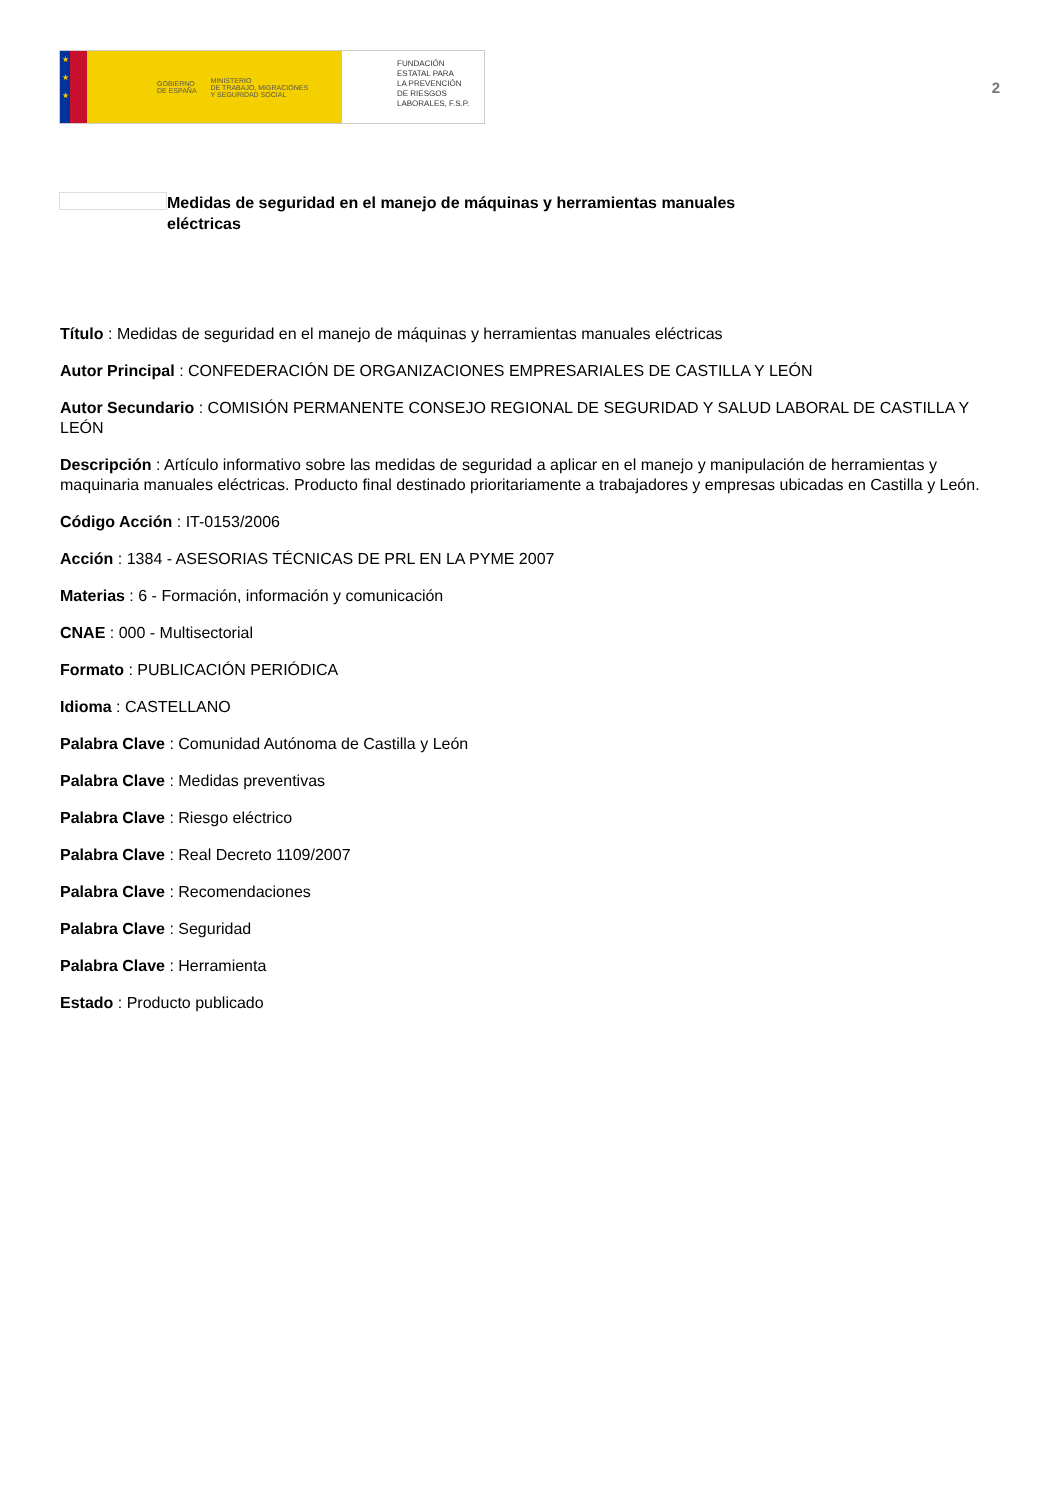★
★
★
GOBIERNO
DE ESPAÑA MINISTERIO
DE TRABAJO, MIGRACIONES
Y SEGURIDAD SOCIAL
FUNDACIÓN
ESTATAL PARA
LA PREVENCIÓN
DE RIESGOS
LABORALES, F.S.P.
2
Medidas de seguridad en el manejo de máquinas y herramientas manuales eléctricas
Título : Medidas de seguridad en el manejo de máquinas y herramientas manuales eléctricas
Autor Principal : CONFEDERACIÓN DE ORGANIZACIONES EMPRESARIALES DE CASTILLA Y LEÓN
Autor Secundario : COMISIÓN PERMANENTE CONSEJO REGIONAL DE SEGURIDAD Y SALUD LABORAL DE CASTILLA Y LEÓN
Descripción : Artículo informativo sobre las medidas de seguridad a aplicar en el manejo y manipulación de herramientas y maquinaria manuales eléctricas. Producto final destinado prioritariamente a trabajadores y empresas ubicadas en Castilla y León.
Código Acción : IT-0153/2006
Acción : 1384 - ASESORIAS TÉCNICAS DE PRL EN LA PYME 2007
Materias : 6 - Formación, información y comunicación
CNAE : 000 - Multisectorial
Formato : PUBLICACIÓN PERIÓDICA
Idioma : CASTELLANO
Palabra Clave : Comunidad Autónoma de Castilla y León
Palabra Clave : Medidas preventivas
Palabra Clave : Riesgo eléctrico
Palabra Clave : Real Decreto 1109/2007
Palabra Clave : Recomendaciones
Palabra Clave : Seguridad
Palabra Clave : Herramienta
Estado : Producto publicado